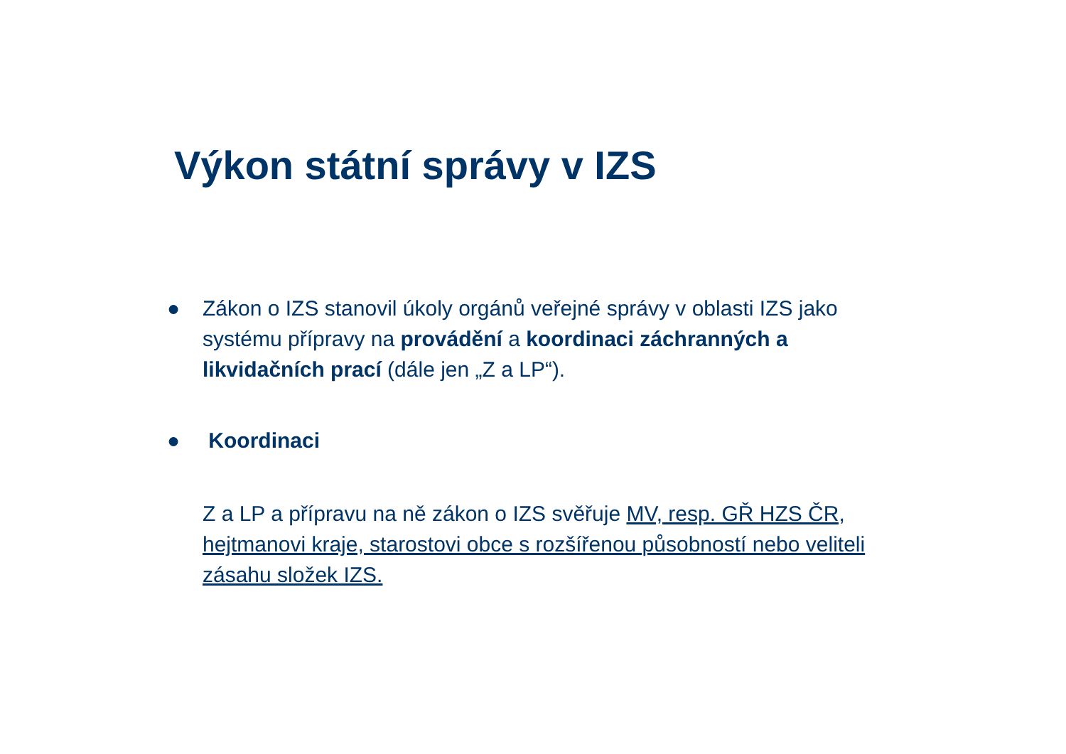Výkon státní správy v IZS
● Zákon o IZS stanovil úkoly orgánů veřejné správy v oblasti IZS jako systému přípravy na provádění a koordinaci záchranných a likvidačních prací (dále jen „Z a LP“).
● Koordinaci
Z a LP a přípravu na ně zákon o IZS svěřuje MV, resp. GŘ HZS ČR, hejtmanovi kraje, starostovi obce s rozšířenou působností nebo veliteli zásahu složek IZS.